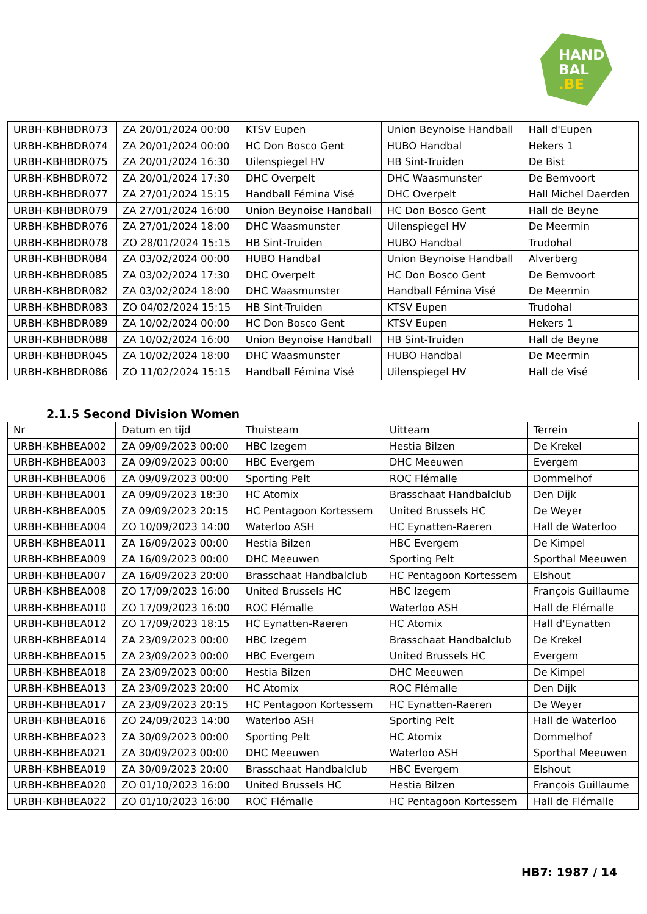HAND
BAL
.BE
| URBH-KBHBDR073 | ZA 20/01/2024 00:00 | KTSV Eupen | Union Beynoise Handball | Hall d'Eupen |
| URBH-KBHBDR074 | ZA 20/01/2024 00:00 | HC Don Bosco Gent | HUBO Handbal | Hekers 1 |
| URBH-KBHBDR075 | ZA 20/01/2024 16:30 | Uilenspiegel HV | HB Sint-Truiden | De Bist |
| URBH-KBHBDR072 | ZA 20/01/2024 17:30 | DHC Overpelt | DHC Waasmunster | De Bemvoort |
| URBH-KBHBDR077 | ZA 27/01/2024 15:15 | Handball Fémina Visé | DHC Overpelt | Hall Michel Daerden |
| URBH-KBHBDR079 | ZA 27/01/2024 16:00 | Union Beynoise Handball | HC Don Bosco Gent | Hall de Beyne |
| URBH-KBHBDR076 | ZA 27/01/2024 18:00 | DHC Waasmunster | Uilenspiegel HV | De Meermin |
| URBH-KBHBDR078 | ZO 28/01/2024 15:15 | HB Sint-Truiden | HUBO Handbal | Trudohal |
| URBH-KBHBDR084 | ZA 03/02/2024 00:00 | HUBO Handbal | Union Beynoise Handball | Alverberg |
| URBH-KBHBDR085 | ZA 03/02/2024 17:30 | DHC Overpelt | HC Don Bosco Gent | De Bemvoort |
| URBH-KBHBDR082 | ZA 03/02/2024 18:00 | DHC Waasmunster | Handball Fémina Visé | De Meermin |
| URBH-KBHBDR083 | ZO 04/02/2024 15:15 | HB Sint-Truiden | KTSV Eupen | Trudohal |
| URBH-KBHBDR089 | ZA 10/02/2024 00:00 | HC Don Bosco Gent | KTSV Eupen | Hekers 1 |
| URBH-KBHBDR088 | ZA 10/02/2024 16:00 | Union Beynoise Handball | HB Sint-Truiden | Hall de Beyne |
| URBH-KBHBDR045 | ZA 10/02/2024 18:00 | DHC Waasmunster | HUBO Handbal | De Meermin |
| URBH-KBHBDR086 | ZO 11/02/2024 15:15 | Handball Fémina Visé | Uilenspiegel HV | Hall de Visé |
2.1.5 Second Division Women
| Nr | Datum en tijd | Thuisteam | Uitteam | Terrein |
| --- | --- | --- | --- | --- |
| URBH-KBHBEA002 | ZA 09/09/2023 00:00 | HBC Izegem | Hestia Bilzen | De Krekel |
| URBH-KBHBEA003 | ZA 09/09/2023 00:00 | HBC Evergem | DHC Meeuwen | Evergem |
| URBH-KBHBEA006 | ZA 09/09/2023 00:00 | Sporting Pelt | ROC Flémalle | Dommelhof |
| URBH-KBHBEA001 | ZA 09/09/2023 18:30 | HC Atomix | Brasschaat Handbalclub | Den Dijk |
| URBH-KBHBEA005 | ZA 09/09/2023 20:15 | HC Pentagoon Kortessem | United Brussels HC | De Weyer |
| URBH-KBHBEA004 | ZO 10/09/2023 14:00 | Waterloo ASH | HC Eynatten-Raeren | Hall de Waterloo |
| URBH-KBHBEA011 | ZA 16/09/2023 00:00 | Hestia Bilzen | HBC Evergem | De Kimpel |
| URBH-KBHBEA009 | ZA 16/09/2023 00:00 | DHC Meeuwen | Sporting Pelt | Sporthal Meeuwen |
| URBH-KBHBEA007 | ZA 16/09/2023 20:00 | Brasschaat Handbalclub | HC Pentagoon Kortessem | Elshout |
| URBH-KBHBEA008 | ZO 17/09/2023 16:00 | United Brussels HC | HBC Izegem | François Guillaume |
| URBH-KBHBEA010 | ZO 17/09/2023 16:00 | ROC Flémalle | Waterloo ASH | Hall de Flémalle |
| URBH-KBHBEA012 | ZO 17/09/2023 18:15 | HC Eynatten-Raeren | HC Atomix | Hall d'Eynatten |
| URBH-KBHBEA014 | ZA 23/09/2023 00:00 | HBC Izegem | Brasschaat Handbalclub | De Krekel |
| URBH-KBHBEA015 | ZA 23/09/2023 00:00 | HBC Evergem | United Brussels HC | Evergem |
| URBH-KBHBEA018 | ZA 23/09/2023 00:00 | Hestia Bilzen | DHC Meeuwen | De Kimpel |
| URBH-KBHBEA013 | ZA 23/09/2023 20:00 | HC Atomix | ROC Flémalle | Den Dijk |
| URBH-KBHBEA017 | ZA 23/09/2023 20:15 | HC Pentagoon Kortessem | HC Eynatten-Raeren | De Weyer |
| URBH-KBHBEA016 | ZO 24/09/2023 14:00 | Waterloo ASH | Sporting Pelt | Hall de Waterloo |
| URBH-KBHBEA023 | ZA 30/09/2023 00:00 | Sporting Pelt | HC Atomix | Dommelhof |
| URBH-KBHBEA021 | ZA 30/09/2023 00:00 | DHC Meeuwen | Waterloo ASH | Sporthal Meeuwen |
| URBH-KBHBEA019 | ZA 30/09/2023 20:00 | Brasschaat Handbalclub | HBC Evergem | Elshout |
| URBH-KBHBEA020 | ZO 01/10/2023 16:00 | United Brussels HC | Hestia Bilzen | François Guillaume |
| URBH-KBHBEA022 | ZO 01/10/2023 16:00 | ROC Flémalle | HC Pentagoon Kortessem | Hall de Flémalle |
HB7: 1987 / 14